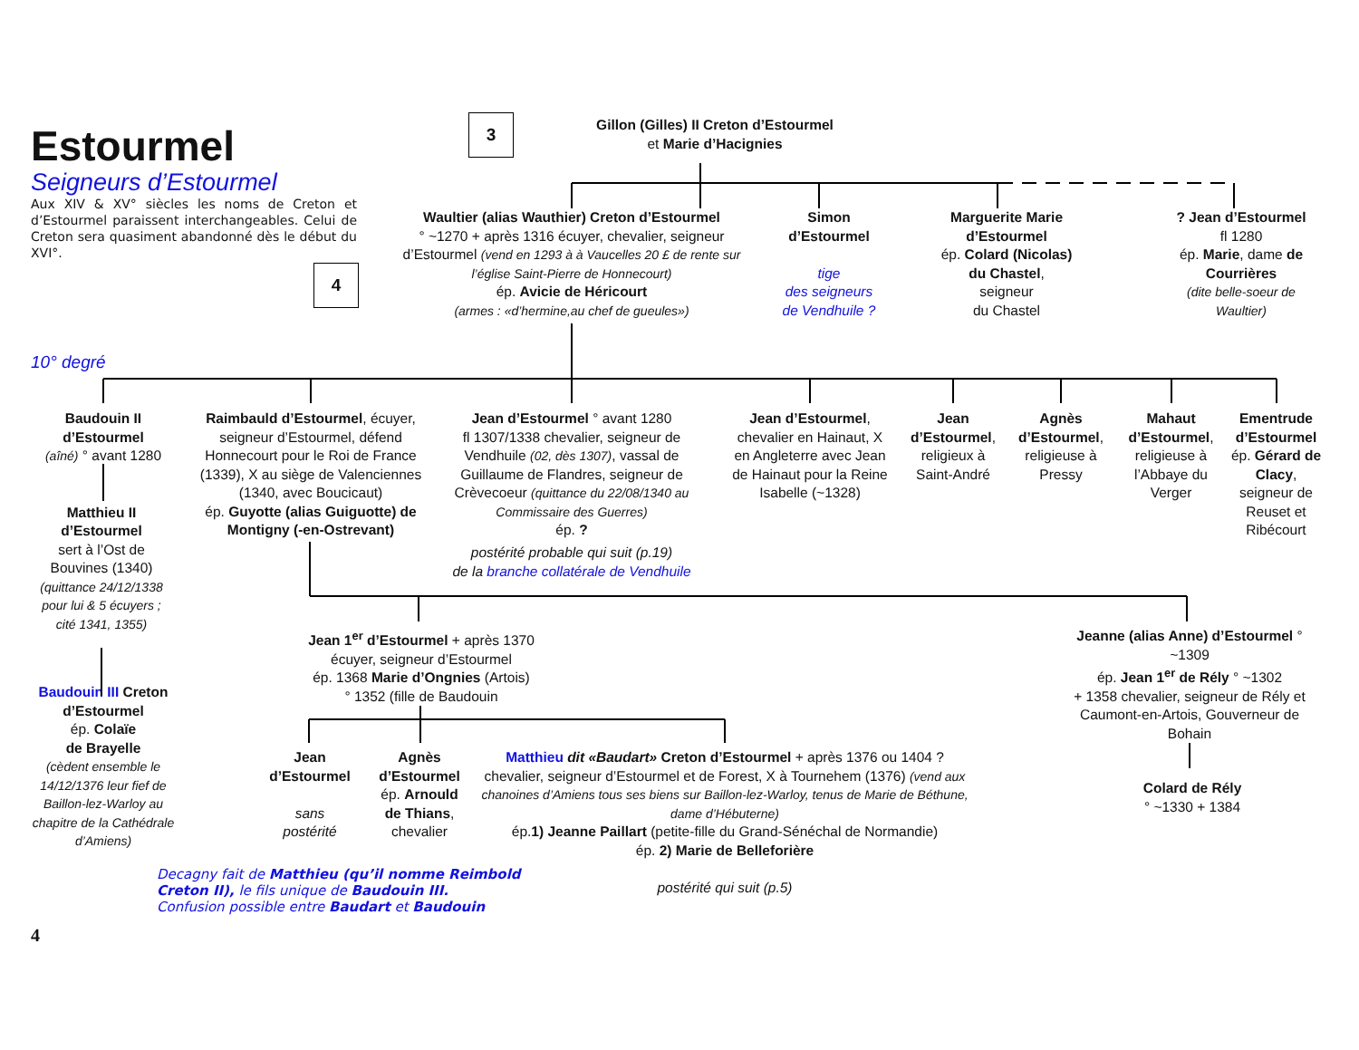Estourmel
Seigneurs d’Estourmel
Aux XIV & XV° siècles les noms de Creton et d’Estourmel paraissent interchangeables. Celui de Creton sera quasiment abandonné dès le début du XVI°.
4
3
Gillon (Gilles) II Creton d’Estourmel
et Marie d’Hacignies
Waultier (alias Wauthier) Creton d’Estourmel
° ~1270 + après 1316 écuyer, chevalier, seigneur d’Estourmel (vend en 1293 à à Vaucelles 20 £ de rente sur l’église Saint-Pierre de Honnecourt)
ép. Avicie de Héricourt
(armes : «d’hermine,au chef de gueules»)
Simon
d’Estourmel
tige
des seigneurs
de Vendhuile ?
Marguerite Marie d’Estourmel
ép. Colard (Nicolas) du Chastel,
seigneur
du Chastel
? Jean d’Estourmel
fl 1280
ép. Marie, dame de Courrières
(dite belle-soeur de Waultier)
10° degré
Baudouin II
d’Estourmel
(aîné) ° avant 1280
Matthieu II
d’Estourmel
sert à l’Ost de Bouvines (1340)
(quittance 24/12/1338 pour lui & 5 écuyers ; cité 1341, 1355)
Baudouin III Creton d’Estourmel
ép. Colaïe
de Brayelle
(cèdent ensemble le 14/12/1376 leur fief de Baillon-lez-Warloy au chapitre de la Cathédrale d’Amiens)
Raimbauld d’Estourmel, écuyer, seigneur d’Estourmel, défend Honnecourt pour le Roi de France (1339), X au siège de Valenciennes (1340, avec Boucicaut)
ép. Guyotte (alias Guiguotte) de Montigny (-en-Ostrevant)
Jean d’Estourmel ° avant 1280
fl 1307/1338 chevalier, seigneur de Vendhuile (02, dès 1307), vassal de Guillaume de Flandres, seigneur de Crèvecoeur (quittance du 22/08/1340 au Commissaire des Guerres)
ép. ?
Jean d’Estourmel, chevalier en Hainaut, X en Angleterre avec Jean de Hainaut pour la Reine Isabelle (~1328)
Jean d’Estourmel, religieux à Saint-André
Agnès d’Estourmel, religieuse à Pressy
Mahaut d’Estourmel, religieuse à l’Abbaye du Verger
Ementrude d’Estourmel
ép. Gérard de Clacy, seigneur de Reuset et Ribécourt
postérité probable qui suit (p.19)
de la branche collatérale de Vendhuile
Jean 1<sup>er</sup> d’Estourmel + après 1370
écuyer, seigneur d’Estourmel
ép. 1368 Marie d’Ongnies (Artois)
° 1352 (fille de Baudouin
Jeanne (alias Anne) d’Estourmel ° ~1309
ép. Jean 1<sup>er</sup> de Rély ° ~1302
+ 1358 chevalier, seigneur de Rély et Caumont-en-Artois, Gouverneur de Bohain
Jean d’Estourmel
sans
postérité
Agnès d’Estourmel
ép. Arnould de Thians,
chevalier
Matthieu dit «Baudart» Creton d’Estourmel + après 1376 ou 1404 ? chevalier, seigneur d’Estourmel et de Forest, X à Tournehem (1376) (vend aux chanoines d’Amiens tous ses biens sur Baillon-lez-Warloy, tenus de Marie de Béthune, dame d’Hébuterne)
ép.1) Jeanne Paillart (petite-fille du Grand-Sénéchal de Normandie)
ép. 2) Marie de Belleforière
postérité qui suit (p.5)
Colard de Rély
° ~1330 + 1384
Decagny fait de Matthieu (qu’il nomme Reimbold Creton II), le fils unique de Baudouin III.
Confusion possible entre Baudart et Baudouin
4